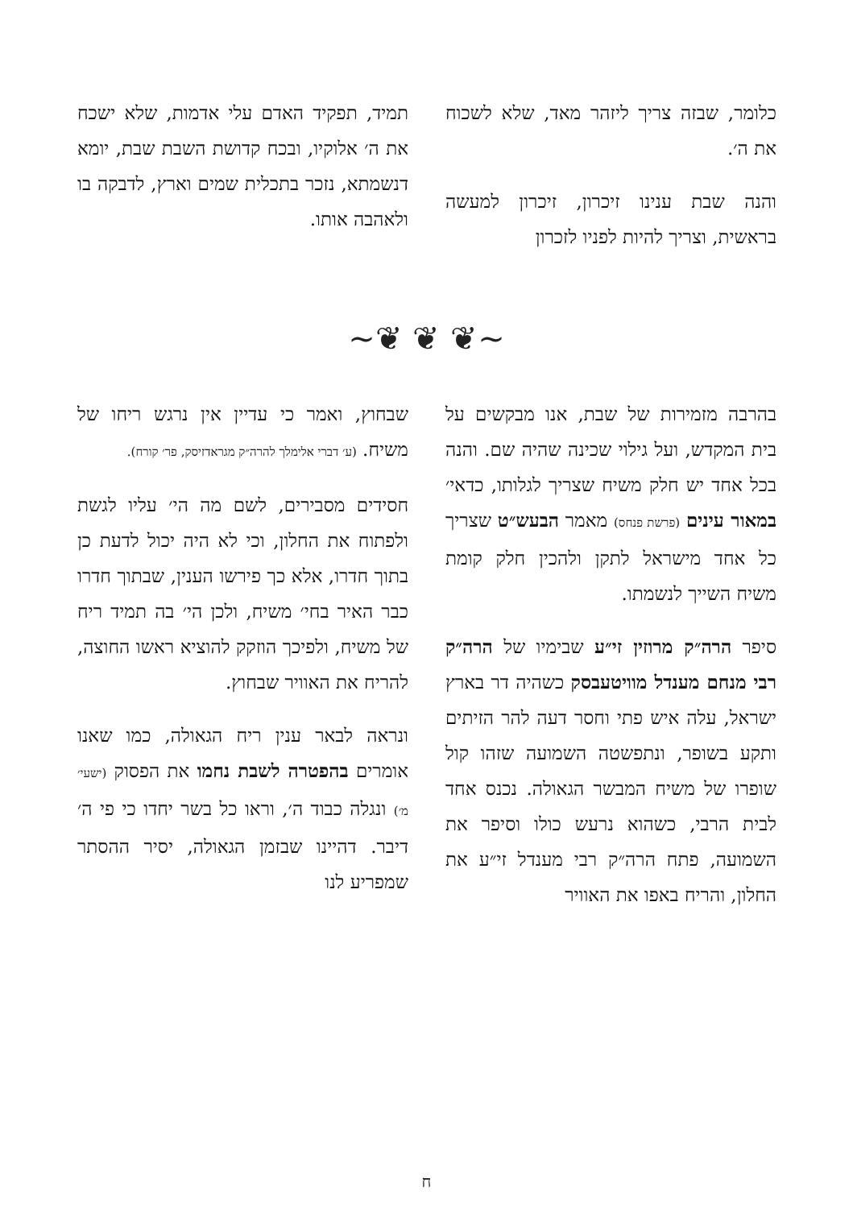כלומר, שבזה צריך ליזהר מאד, שלא לשכוח את ה׳.
והנה שבת ענינו זיכרון, זיכרון למעשה בראשית, וצריך להיות לפניו לזכרון
תמיד, תפקיד האדם עלי אדמות, שלא ישכח את ה׳ אלוקיו, ובכח קדושת השבת שבת, יומא דנשמתא, נזכר בתכלית שמים וארץ, לדבקה בו ולאהבה אותו.
~❦ ❦ ❦~
בהרבה מזמירות של שבת, אנו מבקשים על בית המקדש, ועל גילוי שכינה שהיה שם. והנה בכל אחד יש חלק משיח שצריך לגלותו, כדאי׳ במאור עינים (פרשת פנחס) מאמר הבעש״ט שצריך כל אחד מישראל לתקן ולהכין חלק קומת משיח השייך לנשמתו.
סיפר הרה״ק מרוזין זי״ע שבימיו של הרה״ק רבי מנחם מענדל מוויטעבסק כשהיה דר בארץ ישראל, עלה איש פתי וחסר דעה להר הזיתים ותקע בשופר, ונתפשטה השמועה שזהו קול שופרו של משיח המבשר הגאולה. נכנס אחד לבית הרבי, כשהוא נרעש כולו וסיפר את השמועה, פתח הרה״ק רבי מענדל זי״ע את החלון, והריח באפו את האוויר
שבחוץ, ואמר כי עדיין אין נרגש ריחו של משיח. (ע׳ דברי אלימלך להרה״ק מגראדזיסק, פר׳ קורח).
חסידים מסבירים, לשם מה הי׳ עליו לגשת ולפתוח את החלון, וכי לא היה יכול לדעת כן בתוך חדרו, אלא כך פירשו הענין, שבתוך חדרו כבר האיר בחי׳ משיח, ולכן הי׳ בה תמיד ריח של משיח, ולפיכך הוזקק להוציא ראשו החוצה, להריח את האוויר שבחוץ.
ונראה לבאר ענין ריח הגאולה, כמו שאנו אומרים בהפטרה לשבת נחמו את הפסוק (ישעי׳ מ׳) ונגלה כבוד ה׳, וראו כל בשר יחדו כי פי ה׳ דיבר. דהיינו שבזמן הגאולה, יסיר ההסתר שמפריע לנו
ח